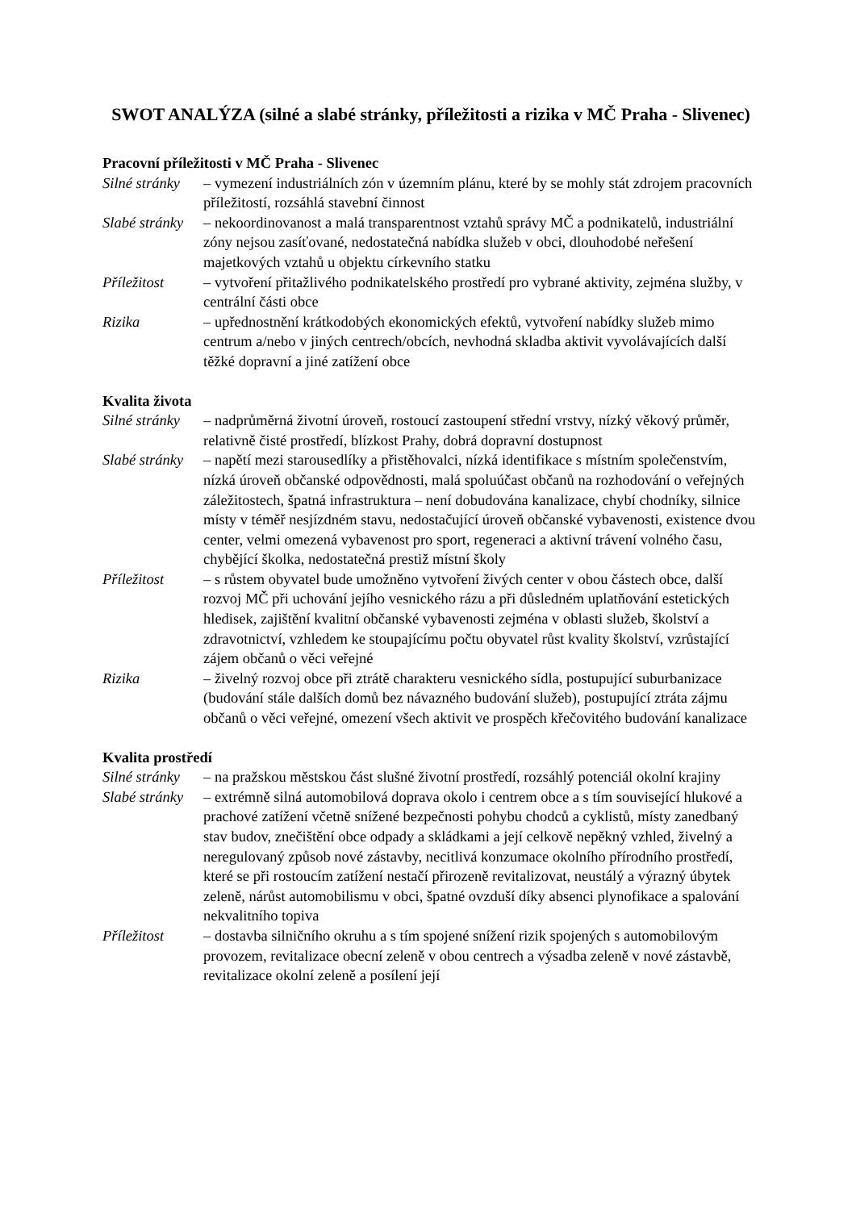SWOT ANALÝZA (silné a slabé stránky, příležitosti a rizika v MČ Praha - Slivenec)
Pracovní příležitosti v MČ Praha - Slivenec
Silné stránky
– vymezení industriálních zón v územním plánu, které by se mohly stát zdrojem pracovních příležitostí, rozsáhlá stavební činnost
Slabé stránky
– nekoordinovanost a malá transparentnost vztahů správy MČ a podnikatelů, industriální zóny nejsou zasíťované, nedostatečná nabídka služeb v obci, dlouhodobé neřešení majetkových vztahů u objektu církevního statku
Příležitost – vytvoření přitažlivého podnikatelského prostředí pro vybrané aktivity, zejména služby, v centrální části obce
Rizika – upřednostnění krátkodobých ekonomických efektů, vytvoření nabídky služeb mimo centrum a/nebo v jiných centrech/obcích, nevhodná skladba aktivit vyvolávajících další těžké dopravní a jiné zatížení obce
Kvalita života
Silné stránky
– nadprůměrná životní úroveň, rostoucí zastoupení střední vrstvy, nízký věkový průměr, relativně čisté prostředí, blízkost Prahy, dobrá dopravní dostupnost
Slabé stránky
– napětí mezi starousedlíky a přistěhovalci, nízká identifikace s místním společenstvím, nízká úroveň občanské odpovědnosti, malá spoluúčast občanů na rozhodování o veřejných záležitostech, špatná infrastruktura – není dobudována kanalizace, chybí chodníky, silnice místy v téměř nesjízdném stavu, nedostačující úroveň občanské vybavenosti, existence dvou center, velmi omezená vybavenost pro sport, regeneraci a aktivní trávení volného času, chybějící školka, nedostatečná prestiž místní školy
Příležitost – s růstem obyvatel bude umožněno vytvoření živých center v obou částech obce, další rozvoj MČ při uchování jejího vesnického rázu a při důsledném uplatňování estetických hledisek, zajištění kvalitní občanské vybavenosti zejména v oblasti služeb, školství a zdravotnictví, vzhledem ke stoupajícímu počtu obyvatel růst kvality školství, vzrůstající zájem občanů o věci veřejné
Rizika – živelný rozvoj obce při ztrátě charakteru vesnického sídla, postupující suburbanizace (budování stále dalších domů bez návazného budování služeb), postupující ztráta zájmu občanů o věci veřejné, omezení všech aktivit ve prospěch křečovitého budování kanalizace
Kvalita prostředí
Silné stránky
– na pražskou městskou část slušné životní prostředí, rozsáhlý potenciál okolní krajiny
Slabé stránky
– extrémně silná automobilová doprava okolo i centrem obce a s tím související hlukové a prachové zatížení včetně snížené bezpečnosti pohybu chodců a cyklistů, místy zanedbaný stav budov, znečištění obce odpady a skládkami a její celkově nepěkný vzhled, živelný a neregulovaný způsob nové zástavby, necitlivá konzumace okolního přírodního prostředí, které se při rostoucím zatížení nestačí přirozeně revitalizovat, neustálý a výrazný úbytek zeleně, nárůst automobilismu v obci, špatné ovzduší díky absenci plynofikace a spalování nekvalitního topiva
Příležitost – dostavba silničního okruhu a s tím spojené snížení rizik spojených s automobilovým provozem, revitalizace obecní zeleně v obou centrech a výsadba zeleně v nové zástavbě, revitalizace okolní zeleně a posílení její